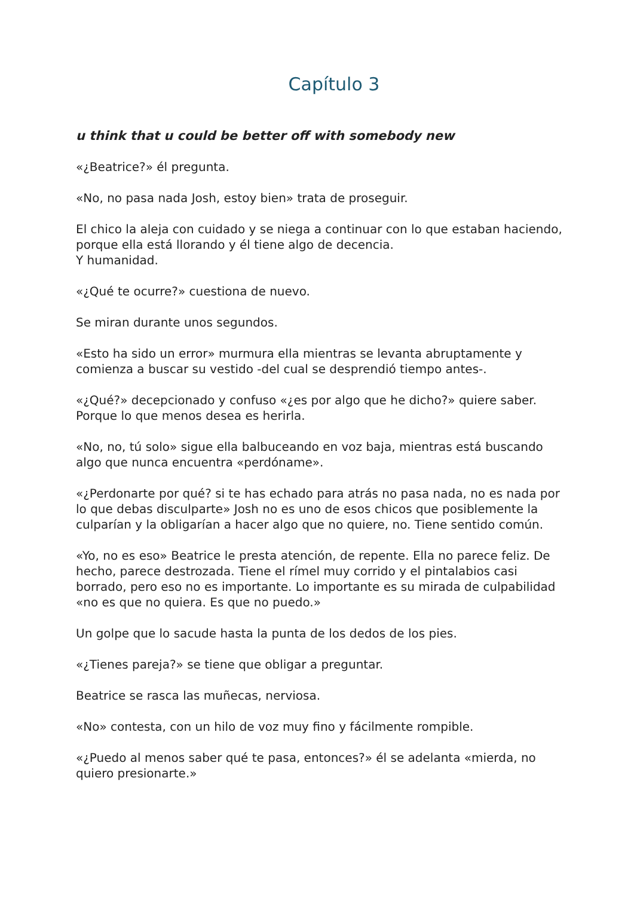Capítulo 3
u think that u could be better off with somebody new
«¿Beatrice?» él pregunta.
«No, no pasa nada Josh, estoy bien» trata de proseguir.
El chico la aleja con cuidado y se niega a continuar con lo que estaban haciendo, porque ella está llorando y él tiene algo de decencia.
Y humanidad.
«¿Qué te ocurre?» cuestiona de nuevo.
Se miran durante unos segundos.
«Esto ha sido un error» murmura ella mientras se levanta abruptamente y comienza a buscar su vestido -del cual se desprendió tiempo antes-.
«¿Qué?» decepcionado y confuso «¿es por algo que he dicho?» quiere saber. Porque lo que menos desea es herirla.
«No, no, tú solo» sigue ella balbuceando en voz baja, mientras está buscando algo que nunca encuentra «perdóname».
«¿Perdonarte por qué? si te has echado para atrás no pasa nada, no es nada por lo que debas disculparte» Josh no es uno de esos chicos que posiblemente la culparían y la obligarían a hacer algo que no quiere, no. Tiene sentido común.
«Yo, no es eso» Beatrice le presta atención, de repente. Ella no parece feliz. De hecho, parece destrozada. Tiene el rímel muy corrido y el pintalabios casi borrado, pero eso no es importante. Lo importante es su mirada de culpabilidad «no es que no quiera. Es que no puedo.»
Un golpe que lo sacude hasta la punta de los dedos de los pies.
«¿Tienes pareja?» se tiene que obligar a preguntar.
Beatrice se rasca las muñecas, nerviosa.
«No» contesta, con un hilo de voz muy fino y fácilmente rompible.
«¿Puedo al menos saber qué te pasa, entonces?» él se adelanta «mierda, no quiero presionarte.»